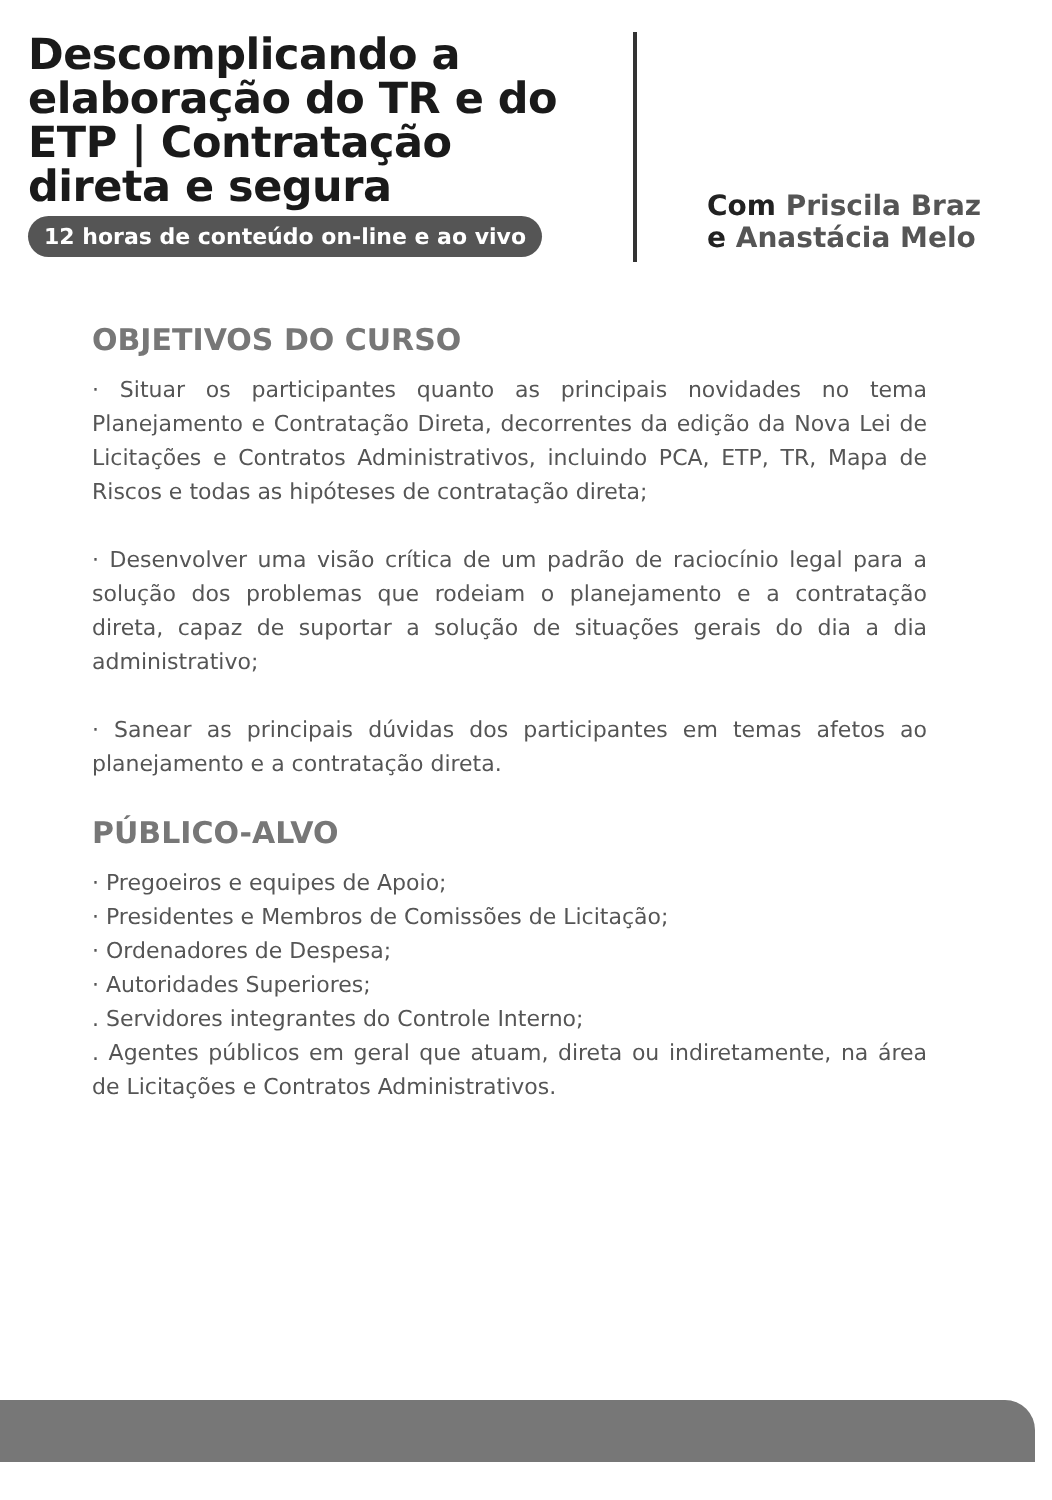Descomplicando a elaboração do TR e do ETP | Contratação direta e segura
12 horas de conteúdo on-line e ao vivo
Com Priscila Braz
e Anastácia Melo
OBJETIVOS DO CURSO
· Situar os participantes quanto as principais novidades no tema Planejamento e Contratação Direta, decorrentes da edição da Nova Lei de Licitações e Contratos Administrativos, incluindo PCA, ETP, TR, Mapa de Riscos e todas as hipóteses de contratação direta;
· Desenvolver uma visão crítica de um padrão de raciocínio legal para a solução dos problemas que rodeiam o planejamento e a contratação direta, capaz de suportar a solução de situações gerais do dia a dia administrativo;
· Sanear as principais dúvidas dos participantes em temas afetos ao planejamento e a contratação direta.
PÚBLICO-ALVO
· Pregoeiros e equipes de Apoio;
· Presidentes e Membros de Comissões de Licitação;
· Ordenadores de Despesa;
· Autoridades Superiores;
. Servidores integrantes do Controle Interno;
. Agentes públicos em geral que atuam, direta ou indiretamente, na área de Licitações e Contratos Administrativos.